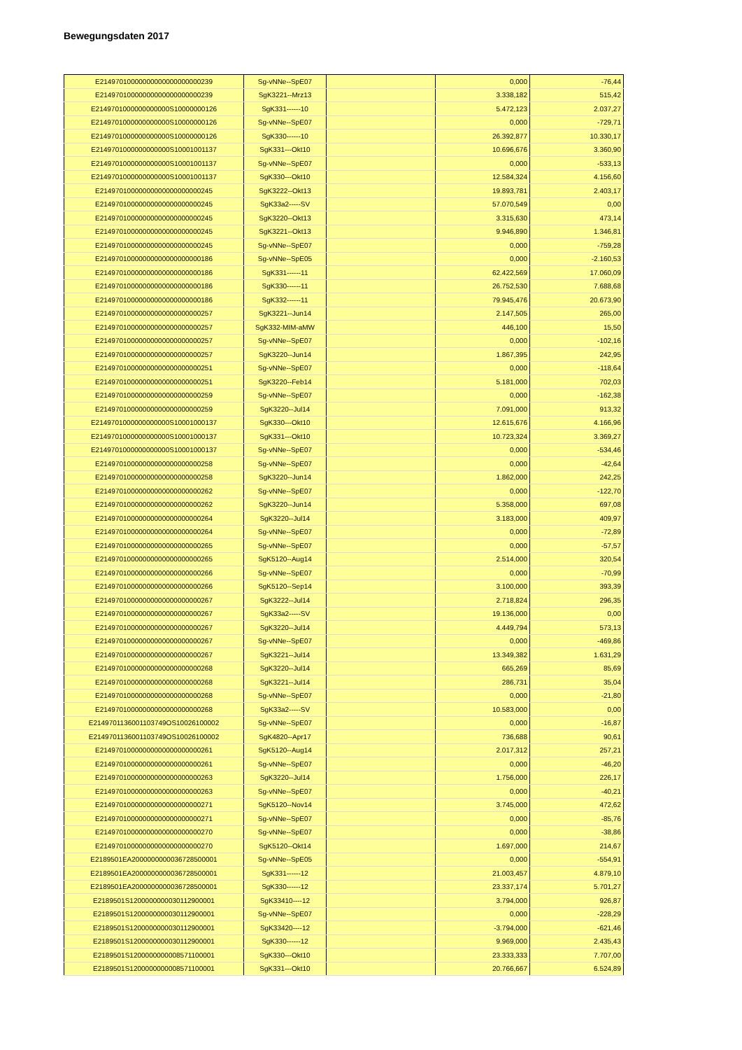Bewegungsdaten 2017
| E21497010000000000000000000239 | Sg-vNNe--SpE07 | | 0,000 | -76,44 |
| E21497010000000000000000000239 | SgK3221--Mrz13 | | 3.338,182 | 515,42 |
| E2149701000000000000S10000000126 | SgK331------10 | | 5.472,123 | 2.037,27 |
| E2149701000000000000S10000000126 | Sg-vNNe--SpE07 | | 0,000 | -729,71 |
| E2149701000000000000S10000000126 | SgK330------10 | | 26.392,877 | 10.330,17 |
| E2149701000000000000S10001001137 | SgK331---Okt10 | | 10.696,676 | 3.360,90 |
| E2149701000000000000S10001001137 | Sg-vNNe--SpE07 | | 0,000 | -533,13 |
| E2149701000000000000S10001001137 | SgK330---Okt10 | | 12.584,324 | 4.156,60 |
| E21497010000000000000000000245 | SgK3222--Okt13 | | 19.893,781 | 2.403,17 |
| E21497010000000000000000000245 | SgK33a2-----SV | | 57.070,549 | 0,00 |
| E21497010000000000000000000245 | SgK3220--Okt13 | | 3.315,630 | 473,14 |
| E21497010000000000000000000245 | SgK3221--Okt13 | | 9.946,890 | 1.346,81 |
| E21497010000000000000000000245 | Sg-vNNe--SpE07 | | 0,000 | -759,28 |
| E21497010000000000000000000186 | Sg-vNNe--SpE05 | | 0,000 | -2.160,53 |
| E21497010000000000000000000186 | SgK331------11 | | 62.422,569 | 17.060,09 |
| E21497010000000000000000000186 | SgK330------11 | | 26.752,530 | 7.688,68 |
| E21497010000000000000000000186 | SgK332------11 | | 79.945,476 | 20.673,90 |
| E21497010000000000000000000257 | SgK3221--Jun14 | | 2.147,505 | 265,00 |
| E21497010000000000000000000257 | SgK332-MIM-aMW | | 446,100 | 15,50 |
| E21497010000000000000000000257 | Sg-vNNe--SpE07 | | 0,000 | -102,16 |
| E21497010000000000000000000257 | SgK3220--Jun14 | | 1.867,395 | 242,95 |
| E21497010000000000000000000251 | Sg-vNNe--SpE07 | | 0,000 | -118,64 |
| E21497010000000000000000000251 | SgK3220--Feb14 | | 5.181,000 | 702,03 |
| E21497010000000000000000000259 | Sg-vNNe--SpE07 | | 0,000 | -162,38 |
| E21497010000000000000000000259 | SgK3220--Jul14 | | 7.091,000 | 913,32 |
| E2149701000000000000S10001000137 | SgK330---Okt10 | | 12.615,676 | 4.166,96 |
| E2149701000000000000S10001000137 | SgK331---Okt10 | | 10.723,324 | 3.369,27 |
| E2149701000000000000S10001000137 | Sg-vNNe--SpE07 | | 0,000 | -534,46 |
| E21497010000000000000000000258 | Sg-vNNe--SpE07 | | 0,000 | -42,64 |
| E21497010000000000000000000258 | SgK3220--Jun14 | | 1.862,000 | 242,25 |
| E21497010000000000000000000262 | Sg-vNNe--SpE07 | | 0,000 | -122,70 |
| E21497010000000000000000000262 | SgK3220--Jun14 | | 5.358,000 | 697,08 |
| E21497010000000000000000000264 | SgK3220--Jul14 | | 3.183,000 | 409,97 |
| E21497010000000000000000000264 | Sg-vNNe--SpE07 | | 0,000 | -72,89 |
| E21497010000000000000000000265 | Sg-vNNe--SpE07 | | 0,000 | -57,57 |
| E21497010000000000000000000265 | SgK5120--Aug14 | | 2.514,000 | 320,54 |
| E21497010000000000000000000266 | Sg-vNNe--SpE07 | | 0,000 | -70,99 |
| E21497010000000000000000000266 | SgK5120--Sep14 | | 3.100,000 | 393,39 |
| E21497010000000000000000000267 | SgK3222--Jul14 | | 2.718,824 | 296,35 |
| E21497010000000000000000000267 | SgK33a2-----SV | | 19.136,000 | 0,00 |
| E21497010000000000000000000267 | SgK3220--Jul14 | | 4.449,794 | 573,13 |
| E21497010000000000000000000267 | Sg-vNNe--SpE07 | | 0,000 | -469,86 |
| E21497010000000000000000000267 | SgK3221--Jul14 | | 13.349,382 | 1.631,29 |
| E21497010000000000000000000268 | SgK3220--Jul14 | | 665,269 | 85,69 |
| E21497010000000000000000000268 | SgK3221--Jul14 | | 286,731 | 35,04 |
| E21497010000000000000000000268 | Sg-vNNe--SpE07 | | 0,000 | -21,80 |
| E21497010000000000000000000268 | SgK33a2-----SV | | 10.583,000 | 0,00 |
| E2149701136001103749OS10026100002 | Sg-vNNe--SpE07 | | 0,000 | -16,87 |
| E2149701136001103749OS10026100002 | SgK4820--Apr17 | | 736,688 | 90,61 |
| E21497010000000000000000000261 | SgK5120--Aug14 | | 2.017,312 | 257,21 |
| E21497010000000000000000000261 | Sg-vNNe--SpE07 | | 0,000 | -46,20 |
| E21497010000000000000000000263 | SgK3220--Jul14 | | 1.756,000 | 226,17 |
| E21497010000000000000000000263 | Sg-vNNe--SpE07 | | 0,000 | -40,21 |
| E21497010000000000000000000271 | SgK5120--Nov14 | | 3.745,000 | 472,62 |
| E21497010000000000000000000271 | Sg-vNNe--SpE07 | | 0,000 | -85,76 |
| E21497010000000000000000000270 | Sg-vNNe--SpE07 | | 0,000 | -38,86 |
| E21497010000000000000000000270 | SgK5120--Okt14 | | 1.697,000 | 214,67 |
| E2189501EA2000000000036728500001 | Sg-vNNe--SpE05 | | 0,000 | -554,91 |
| E2189501EA2000000000036728500001 | SgK331------12 | | 21.003,457 | 4.879,10 |
| E2189501EA2000000000036728500001 | SgK330------12 | | 23.337,174 | 5.701,27 |
| E2189501S1200000000030112900001 | SgK33410----12 | | 3.794,000 | 926,87 |
| E2189501S1200000000030112900001 | Sg-vNNe--SpE07 | | 0,000 | -228,29 |
| E2189501S1200000000030112900001 | SgK33420----12 | | -3.794,000 | -621,46 |
| E2189501S1200000000030112900001 | SgK330------12 | | 9.969,000 | 2.435,43 |
| E2189501S1200000000008571100001 | SgK330---Okt10 | | 23.333,333 | 7.707,00 |
| E2189501S1200000000008571100001 | SgK331---Okt10 | | 20.766,667 | 6.524,89 |